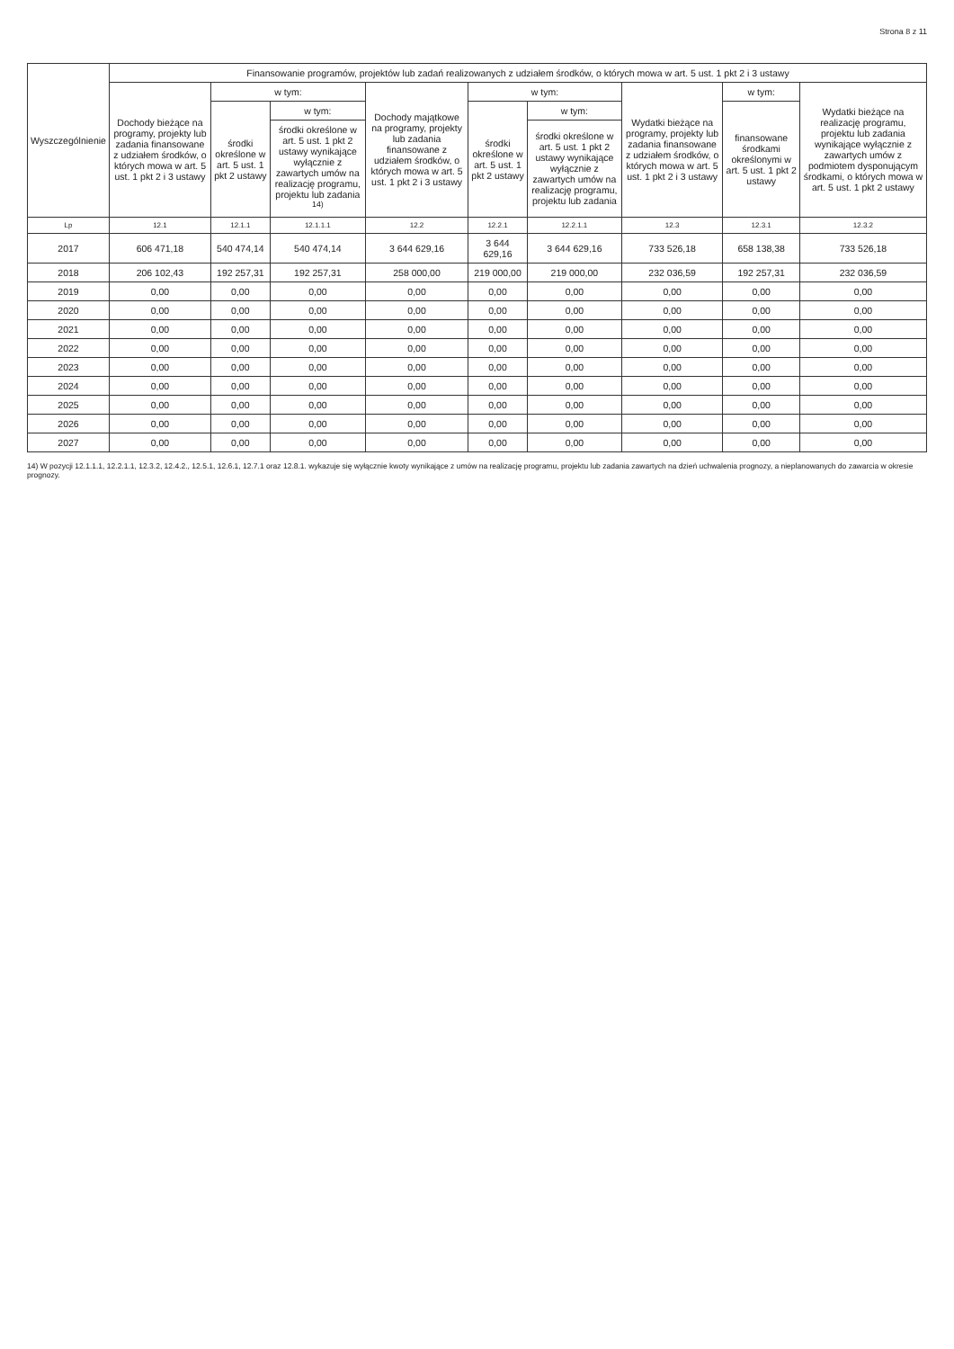Strona 8 z 11
| Wyszczególnienie | Finansowanie programów, projektów lub zadań realizowanych z udziałem środków, o których mowa w art. 5 ust. 1 pkt 2 i 3 ustawy | | | | | | | | |
| --- | --- | --- | --- | --- | --- | --- | --- | --- | --- |
| | Dochody bieżące na programy, projekty lub zadania finansowane z udziałem środków, o których mowa w art. 5 ust. 1 pkt 2 i 3 ustawy | w tym: | | Dochody majątkowe na programy, projekty lub zadania finansowane z udziałem środków, o których mowa w art. 5 ust. 1 pkt 2 i 3 ustawy | w tym: | | Wydatki bieżące na programy, projekty lub zadania finansowane z udziałem środków, o których mowa w art. 5 ust. 1 pkt 2 i 3 ustawy | w tym: | Wydatki bieżące na realizację programu, projektu lub zadania wynikające wyłącznie z zawartych umów z podmiotem dysponującym środkami, o których mowa w art. 5 ust. 1 pkt 2 ustawy |
| | | środki określone w art. 5 ust. 1 pkt 2 ustawy | w tym: | | środki określone w art. 5 ust. 1 pkt 2 ustawy | w tym: | | finansowane środkami określonymi w art. 5 ust. 1 pkt 2 ustawy | |
| | | | środki określone w art. 5 ust. 1 pkt 2 ustawy wynikające wyłącznie z zawartych umów na realizację programu, projektu lub zadania <sup>14)</sup> | | | środki określone w art. 5 ust. 1 pkt 2 ustawy wynikające wyłącznie z zawartych umów na realizację programu, projektu lub zadania | | | |
| Lp | 12.1 | 12.1.1 | 12.1.1.1 | 12.2 | 12.2.1 | 12.2.1.1 | 12.3 | 12.3.1 | 12.3.2 |
| 2017 | 606 471,18 | 540 474,14 | 540 474,14 | 3 644 629,16 | 3 644 629,16 | 3 644 629,16 | 733 526,18 | 658 138,38 | 733 526,18 |
| 2018 | 206 102,43 | 192 257,31 | 192 257,31 | 258 000,00 | 219 000,00 | 219 000,00 | 232 036,59 | 192 257,31 | 232 036,59 |
| 2019 | 0,00 | 0,00 | 0,00 | 0,00 | 0,00 | 0,00 | 0,00 | 0,00 | 0,00 |
| 2020 | 0,00 | 0,00 | 0,00 | 0,00 | 0,00 | 0,00 | 0,00 | 0,00 | 0,00 |
| 2021 | 0,00 | 0,00 | 0,00 | 0,00 | 0,00 | 0,00 | 0,00 | 0,00 | 0,00 |
| 2022 | 0,00 | 0,00 | 0,00 | 0,00 | 0,00 | 0,00 | 0,00 | 0,00 | 0,00 |
| 2023 | 0,00 | 0,00 | 0,00 | 0,00 | 0,00 | 0,00 | 0,00 | 0,00 | 0,00 |
| 2024 | 0,00 | 0,00 | 0,00 | 0,00 | 0,00 | 0,00 | 0,00 | 0,00 | 0,00 |
| 2025 | 0,00 | 0,00 | 0,00 | 0,00 | 0,00 | 0,00 | 0,00 | 0,00 | 0,00 |
| 2026 | 0,00 | 0,00 | 0,00 | 0,00 | 0,00 | 0,00 | 0,00 | 0,00 | 0,00 |
| 2027 | 0,00 | 0,00 | 0,00 | 0,00 | 0,00 | 0,00 | 0,00 | 0,00 | 0,00 |
14) W pozycji 12.1.1.1, 12.2.1.1, 12.3.2, 12.4.2., 12.5.1, 12.6.1, 12.7.1 oraz 12.8.1. wykazuje się wyłącznie kwoty wynikające z umów na realizację programu, projektu lub zadania zawartych na dzień uchwalenia prognozy, a nieplanowanych do zawarcia w okresie prognozy.